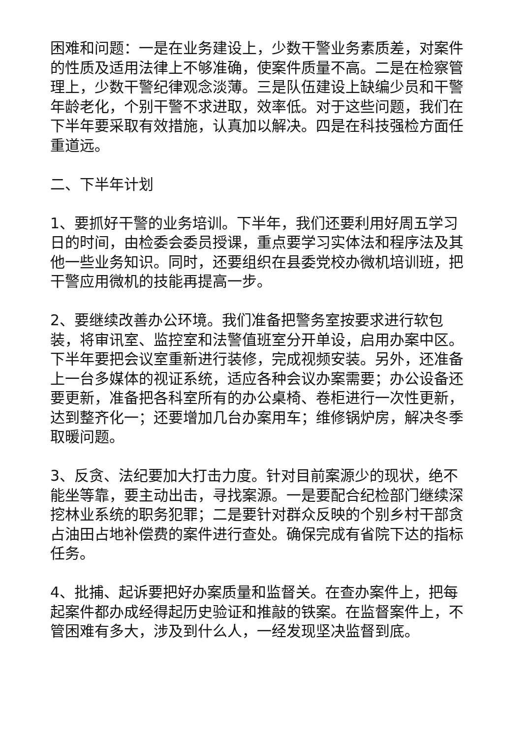困难和问题：一是在业务建设上，少数干警业务素质差，对案件的性质及适用法律上不够准确，使案件质量不高。二是在检察管理上，少数干警纪律观念淡薄。三是队伍建设上缺编少员和干警年龄老化，个别干警不求进取，效率低。对于这些问题，我们在下半年要采取有效措施，认真加以解决。四是在科技强检方面任重道远。
二、下半年计划
1、要抓好干警的业务培训。下半年，我们还要利用好周五学习日的时间，由检委会委员授课，重点要学习实体法和程序法及其他一些业务知识。同时，还要组织在县委党校办微机培训班，把干警应用微机的技能再提高一步。
2、要继续改善办公环境。我们准备把警务室按要求进行软包装，将审讯室、监控室和法警值班室分开单设，启用办案中区。下半年要把会议室重新进行装修，完成视频安装。另外，还准备上一台多媒体的视证系统，适应各种会议办案需要；办公设备还要更新，准备把各科室所有的办公桌椅、卷柜进行一次性更新，达到整齐化一；还要增加几台办案用车；维修锅炉房，解决冬季取暖问题。
3、反贪、法纪要加大打击力度。针对目前案源少的现状，绝不能坐等靠，要主动出击，寻找案源。一是要配合纪检部门继续深挖林业系统的职务犯罪；二是要针对群众反映的个别乡村干部贪占油田占地补偿费的案件进行查处。确保完成有省院下达的指标任务。
4、批捕、起诉要把好办案质量和监督关。在查办案件上，把每起案件都办成经得起历史验证和推敲的铁案。在监督案件上，不管困难有多大，涉及到什么人，一经发现坚决监督到底。